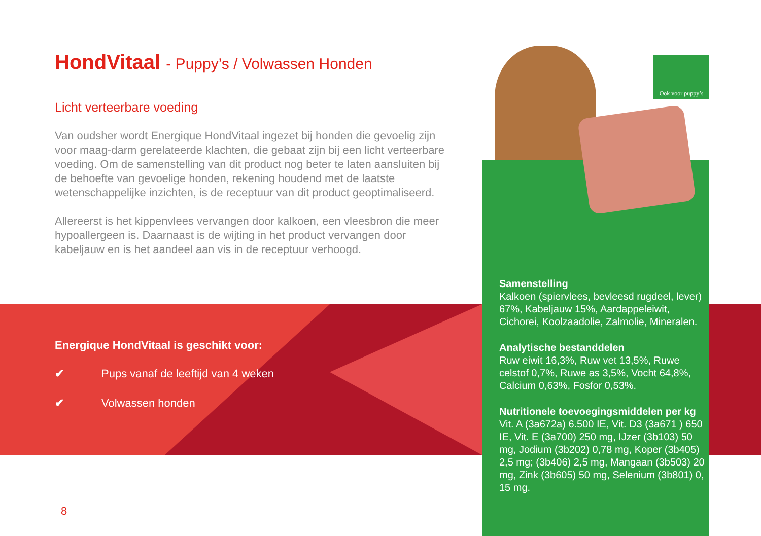Ook voor puppy’s
HondVitaal - Puppy’s / Volwassen Honden
Licht verteerbare voeding
Van oudsher wordt Energique HondVitaal ingezet bij honden die gevoelig zijn voor maag-darm gerelateerde klachten, die gebaat zijn bij een licht verteerbare voeding. Om de samenstelling van dit product nog beter te laten aansluiten bij de behoefte van gevoelige honden, rekening houdend met de laatste wetenschappelijke inzichten, is de receptuur van dit product geoptimaliseerd.
Allereerst is het kippenvlees vervangen door kalkoen, een vleesbron die meer hypoallergeen is. Daarnaast is de wijting in het product vervangen door kabeljauw en is het aandeel aan vis in de receptuur verhoogd.
Energique HondVitaal is geschikt voor:
✔ Pups vanaf de leeftijd van 4 weken
✔ Volwassen honden
Samenstelling
Kalkoen (spiervlees, bevleesd rugdeel, lever) 67%, Kabeljauw 15%, Aardappeleiwit, Cichorei, Koolzaadolie, Zalmolie, Mineralen.
Analytische bestanddelen
Ruw eiwit 16,3%, Ruw vet 13,5%, Ruwe celstof 0,7%, Ruwe as 3,5%, Vocht 64,8%, Calcium 0,63%, Fosfor 0,53%.
Nutritionele toevoegingsmiddelen per kg
Vit. A (3a672a) 6.500 IE, Vit. D3 (3a671 ) 650 IE, Vit. E (3a700) 250 mg, IJzer (3b103) 50 mg, Jodium (3b202) 0,78 mg, Koper (3b405) 2,5 mg; (3b406) 2,5 mg, Mangaan (3b503) 20 mg, Zink (3b605) 50 mg, Selenium (3b801) 0, 15 mg.
8